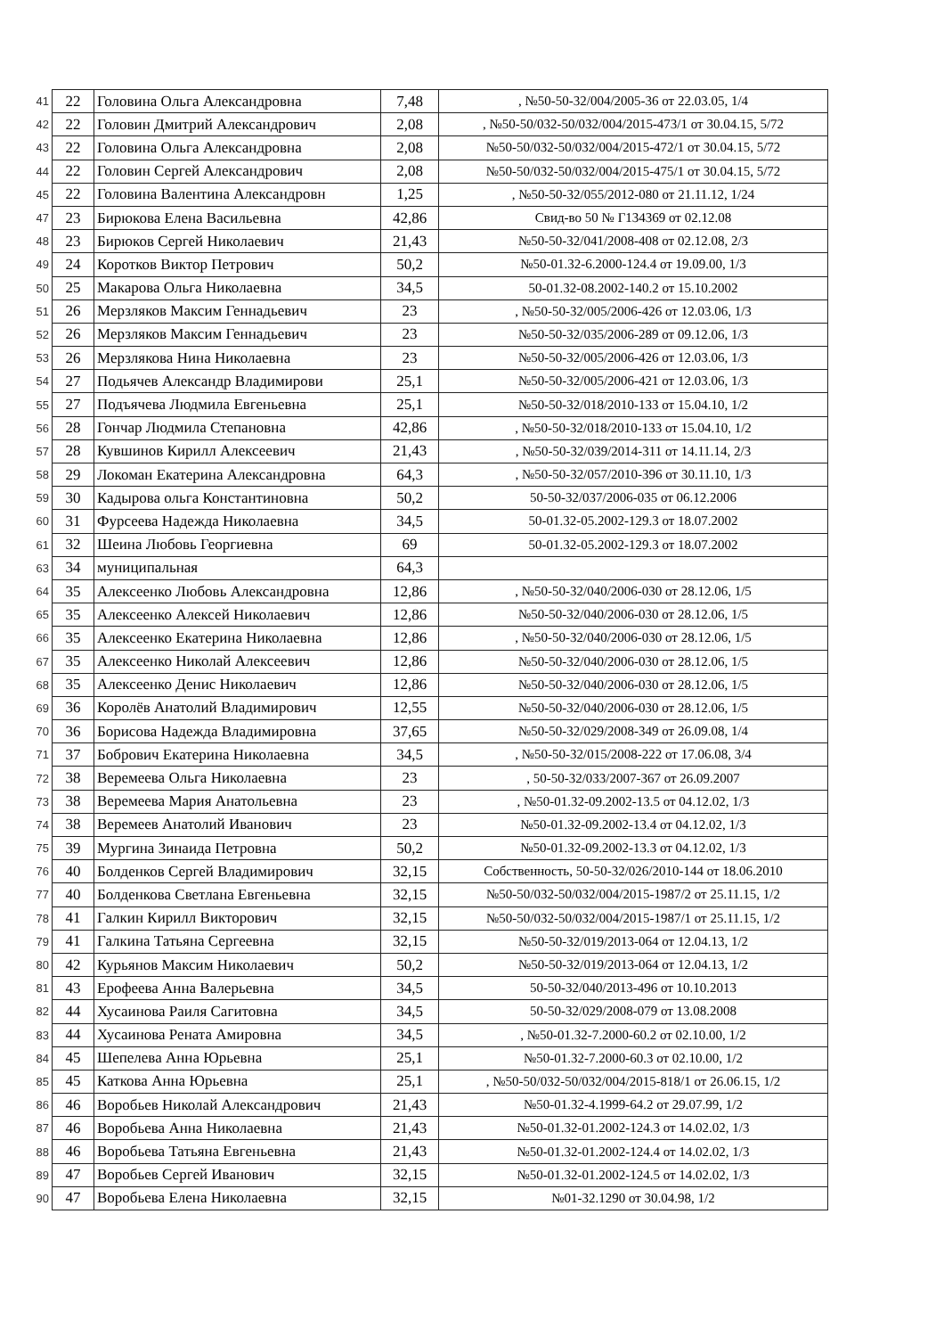| 41 | 22 | Головина Ольга Александровна | 7,48 | , №50-50-32/004/2005-36 от 22.03.05, 1/4 |
| 42 | 22 | Головин Дмитрий Александрович | 2,08 | , №50-50/032-50/032/004/2015-473/1 от 30.04.15, 5/72 |
| 43 | 22 | Головина Ольга Александровна | 2,08 | №50-50/032-50/032/004/2015-472/1 от 30.04.15, 5/72 |
| 44 | 22 | Головин Сергей Александрович | 2,08 | №50-50/032-50/032/004/2015-475/1 от 30.04.15, 5/72 |
| 45 | 22 | Головина Валентина Александровн | 1,25 | , №50-50-32/055/2012-080 от 21.11.12, 1/24 |
| 47 | 23 | Бирюкова Елена Васильевна | 42,86 | Свид-во 50 № Г134369 от 02.12.08 |
| 48 | 23 | Бирюков Сергей Николаевич | 21,43 | №50-50-32/041/2008-408 от 02.12.08, 2/3 |
| 49 | 24 | Коротков Виктор Петрович | 50,2 | №50-01.32-6.2000-124.4 от 19.09.00, 1/3 |
| 50 | 25 | Макарова Ольга Николаевна | 34,5 | 50-01.32-08.2002-140.2 от 15.10.2002 |
| 51 | 26 | Мерзляков Максим Геннадьевич | 23 | , №50-50-32/005/2006-426 от 12.03.06, 1/3 |
| 52 | 26 | Мерзляков Максим Геннадьевич | 23 | №50-50-32/035/2006-289 от 09.12.06, 1/3 |
| 53 | 26 | Мерзлякова Нина Николаевна | 23 | №50-50-32/005/2006-426 от 12.03.06, 1/3 |
| 54 | 27 | Подьячев Александр Владимирови | 25,1 | №50-50-32/005/2006-421 от 12.03.06, 1/3 |
| 55 | 27 | Подъячева Людмила Евгеньевна | 25,1 | №50-50-32/018/2010-133 от 15.04.10, 1/2 |
| 56 | 28 | Гончар Людмила Степановна | 42,86 | , №50-50-32/018/2010-133 от 15.04.10, 1/2 |
| 57 | 28 | Кувшинов Кирилл Алексеевич | 21,43 | , №50-50-32/039/2014-311 от 14.11.14, 2/3 |
| 58 | 29 | Локоман Екатерина Александровна | 64,3 | , №50-50-32/057/2010-396 от 30.11.10, 1/3 |
| 59 | 30 | Кадырова ольга Константиновна | 50,2 | 50-50-32/037/2006-035 от 06.12.2006 |
| 60 | 31 | Фурсеева Надежда Николаевна | 34,5 | 50-01.32-05.2002-129.3 от 18.07.2002 |
| 61 | 32 | Шеина Любовь Георгиевна | 69 | 50-01.32-05.2002-129.3 от 18.07.2002 |
| 63 | 34 | муниципальная | 64,3 | |
| 64 | 35 | Алексеенко Любовь Александровна | 12,86 | , №50-50-32/040/2006-030 от 28.12.06, 1/5 |
| 65 | 35 | Алексеенко Алексей Николаевич | 12,86 | №50-50-32/040/2006-030 от 28.12.06, 1/5 |
| 66 | 35 | Алексеенко Екатерина Николаевна | 12,86 | , №50-50-32/040/2006-030 от 28.12.06, 1/5 |
| 67 | 35 | Алексеенко Николай Алексеевич | 12,86 | №50-50-32/040/2006-030 от 28.12.06, 1/5 |
| 68 | 35 | Алексеенко Денис Николаевич | 12,86 | №50-50-32/040/2006-030 от 28.12.06, 1/5 |
| 69 | 36 | Королёв Анатолий Владимирович | 12,55 | №50-50-32/040/2006-030 от 28.12.06, 1/5 |
| 70 | 36 | Борисова Надежда Владимировна | 37,65 | №50-50-32/029/2008-349 от 26.09.08, 1/4 |
| 71 | 37 | Бобрович Екатерина Николаевна | 34,5 | , №50-50-32/015/2008-222 от 17.06.08, 3/4 |
| 72 | 38 | Веремеева Ольга Николаевна | 23 | , 50-50-32/033/2007-367 от 26.09.2007 |
| 73 | 38 | Веремеева Мария Анатольевна | 23 | , №50-01.32-09.2002-13.5 от 04.12.02, 1/3 |
| 74 | 38 | Веремеев Анатолий Иванович | 23 | №50-01.32-09.2002-13.4 от 04.12.02, 1/3 |
| 75 | 39 | Мургина Зинаида Петровна | 50,2 | №50-01.32-09.2002-13.3 от 04.12.02, 1/3 |
| 76 | 40 | Болденков Сергей Владимирович | 32,15 | Собственность, 50-50-32/026/2010-144 от 18.06.2010 |
| 77 | 40 | Болденкова Светлана Евгеньевна | 32,15 | №50-50/032-50/032/004/2015-1987/2 от 25.11.15, 1/2 |
| 78 | 41 | Галкин Кирилл Викторович | 32,15 | №50-50/032-50/032/004/2015-1987/1 от 25.11.15, 1/2 |
| 79 | 41 | Галкина Татьяна Сергеевна | 32,15 | №50-50-32/019/2013-064 от 12.04.13, 1/2 |
| 80 | 42 | Курьянов Максим Николаевич | 50,2 | №50-50-32/019/2013-064 от 12.04.13, 1/2 |
| 81 | 43 | Ерофеева Анна Валерьевна | 34,5 | 50-50-32/040/2013-496 от 10.10.2013 |
| 82 | 44 | Хусаинова Раиля Сагитовна | 34,5 | 50-50-32/029/2008-079 от 13.08.2008 |
| 83 | 44 | Хусаинова Рената Амировна | 34,5 | , №50-01.32-7.2000-60.2 от 02.10.00, 1/2 |
| 84 | 45 | Шепелева Анна Юрьевна | 25,1 | №50-01.32-7.2000-60.3 от 02.10.00, 1/2 |
| 85 | 45 | Каткова Анна Юрьевна | 25,1 | , №50-50/032-50/032/004/2015-818/1 от 26.06.15, 1/2 |
| 86 | 46 | Воробьев Николай Александрович | 21,43 | №50-01.32-4.1999-64.2 от 29.07.99, 1/2 |
| 87 | 46 | Воробьева Анна Николаевна | 21,43 | №50-01.32-01.2002-124.3 от 14.02.02, 1/3 |
| 88 | 46 | Воробьева Татьяна Евгеньевна | 21,43 | №50-01.32-01.2002-124.4 от 14.02.02, 1/3 |
| 89 | 47 | Воробьев Сергей Иванович | 32,15 | №50-01.32-01.2002-124.5 от 14.02.02, 1/3 |
| 90 | 47 | Воробьева Елена Николаевна | 32,15 | №01-32.1290 от 30.04.98, 1/2 |